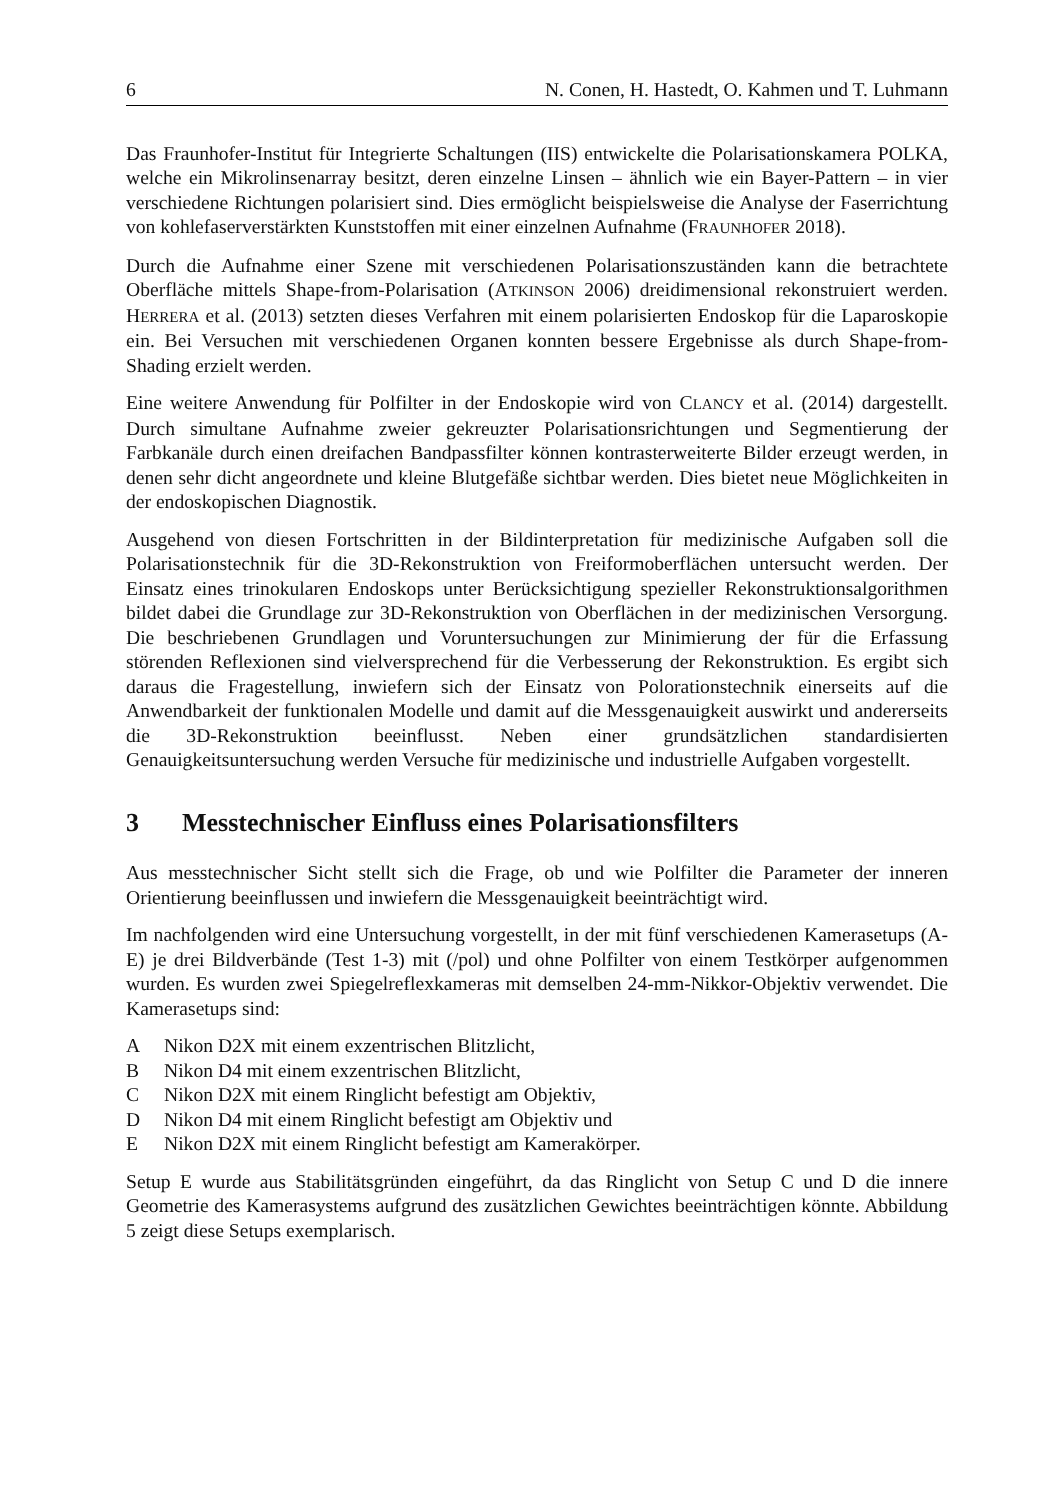6 N. Conen, H. Hastedt, O. Kahmen und T. Luhmann
Das Fraunhofer-Institut für Integrierte Schaltungen (IIS) entwickelte die Polarisationskamera POLKA, welche ein Mikrolinsenarray besitzt, deren einzelne Linsen – ähnlich wie ein Bayer-Pattern – in vier verschiedene Richtungen polarisiert sind. Dies ermöglicht beispielsweise die Analyse der Faserrichtung von kohlefaserverstärkten Kunststoffen mit einer einzelnen Aufnahme (FRAUNHOFER 2018).
Durch die Aufnahme einer Szene mit verschiedenen Polarisationszuständen kann die betrachtete Oberfläche mittels Shape-from-Polarisation (ATKINSON 2006) dreidimensional rekonstruiert werden. HERRERA et al. (2013) setzten dieses Verfahren mit einem polarisierten Endoskop für die Laparoskopie ein. Bei Versuchen mit verschiedenen Organen konnten bessere Ergebnisse als durch Shape-from-Shading erzielt werden.
Eine weitere Anwendung für Polfilter in der Endoskopie wird von CLANCY et al. (2014) dargestellt. Durch simultane Aufnahme zweier gekreuzter Polarisationsrichtungen und Segmentierung der Farbkanäle durch einen dreifachen Bandpassfilter können kontrasterweiterte Bilder erzeugt werden, in denen sehr dicht angeordnete und kleine Blutgefäße sichtbar werden. Dies bietet neue Möglichkeiten in der endoskopischen Diagnostik.
Ausgehend von diesen Fortschritten in der Bildinterpretation für medizinische Aufgaben soll die Polarisationstechnik für die 3D-Rekonstruktion von Freiformoberflächen untersucht werden. Der Einsatz eines trinokularen Endoskops unter Berücksichtigung spezieller Rekonstruktionsalgorithmen bildet dabei die Grundlage zur 3D-Rekonstruktion von Oberflächen in der medizinischen Versorgung. Die beschriebenen Grundlagen und Voruntersuchungen zur Minimierung der für die Erfassung störenden Reflexionen sind vielversprechend für die Verbesserung der Rekonstruktion. Es ergibt sich daraus die Fragestellung, inwiefern sich der Einsatz von Polorationstechnik einerseits auf die Anwendbarkeit der funktionalen Modelle und damit auf die Messgenauigkeit auswirkt und andererseits die 3D-Rekonstruktion beeinflusst. Neben einer grundsätzlichen standardisierten Genauigkeitsuntersuchung werden Versuche für medizinische und industrielle Aufgaben vorgestellt.
3 Messtechnischer Einfluss eines Polarisationsfilters
Aus messtechnischer Sicht stellt sich die Frage, ob und wie Polfilter die Parameter der inneren Orientierung beeinflussen und inwiefern die Messgenauigkeit beeinträchtigt wird.
Im nachfolgenden wird eine Untersuchung vorgestellt, in der mit fünf verschiedenen Kamerasetups (A-E) je drei Bildverbände (Test 1-3) mit (/pol) und ohne Polfilter von einem Testkörper aufgenommen wurden. Es wurden zwei Spiegelreflexkameras mit demselben 24-mm-Nikkor-Objektiv verwendet. Die Kamerasetups sind:
A Nikon D2X mit einem exzentrischen Blitzlicht,
B Nikon D4 mit einem exzentrischen Blitzlicht,
C Nikon D2X mit einem Ringlicht befestigt am Objektiv,
D Nikon D4 mit einem Ringlicht befestigt am Objektiv und
E Nikon D2X mit einem Ringlicht befestigt am Kamerakörper.
Setup E wurde aus Stabilitätsgründen eingeführt, da das Ringlicht von Setup C und D die innere Geometrie des Kamerasystems aufgrund des zusätzlichen Gewichtes beeinträchtigen könnte. Abbildung 5 zeigt diese Setups exemplarisch.